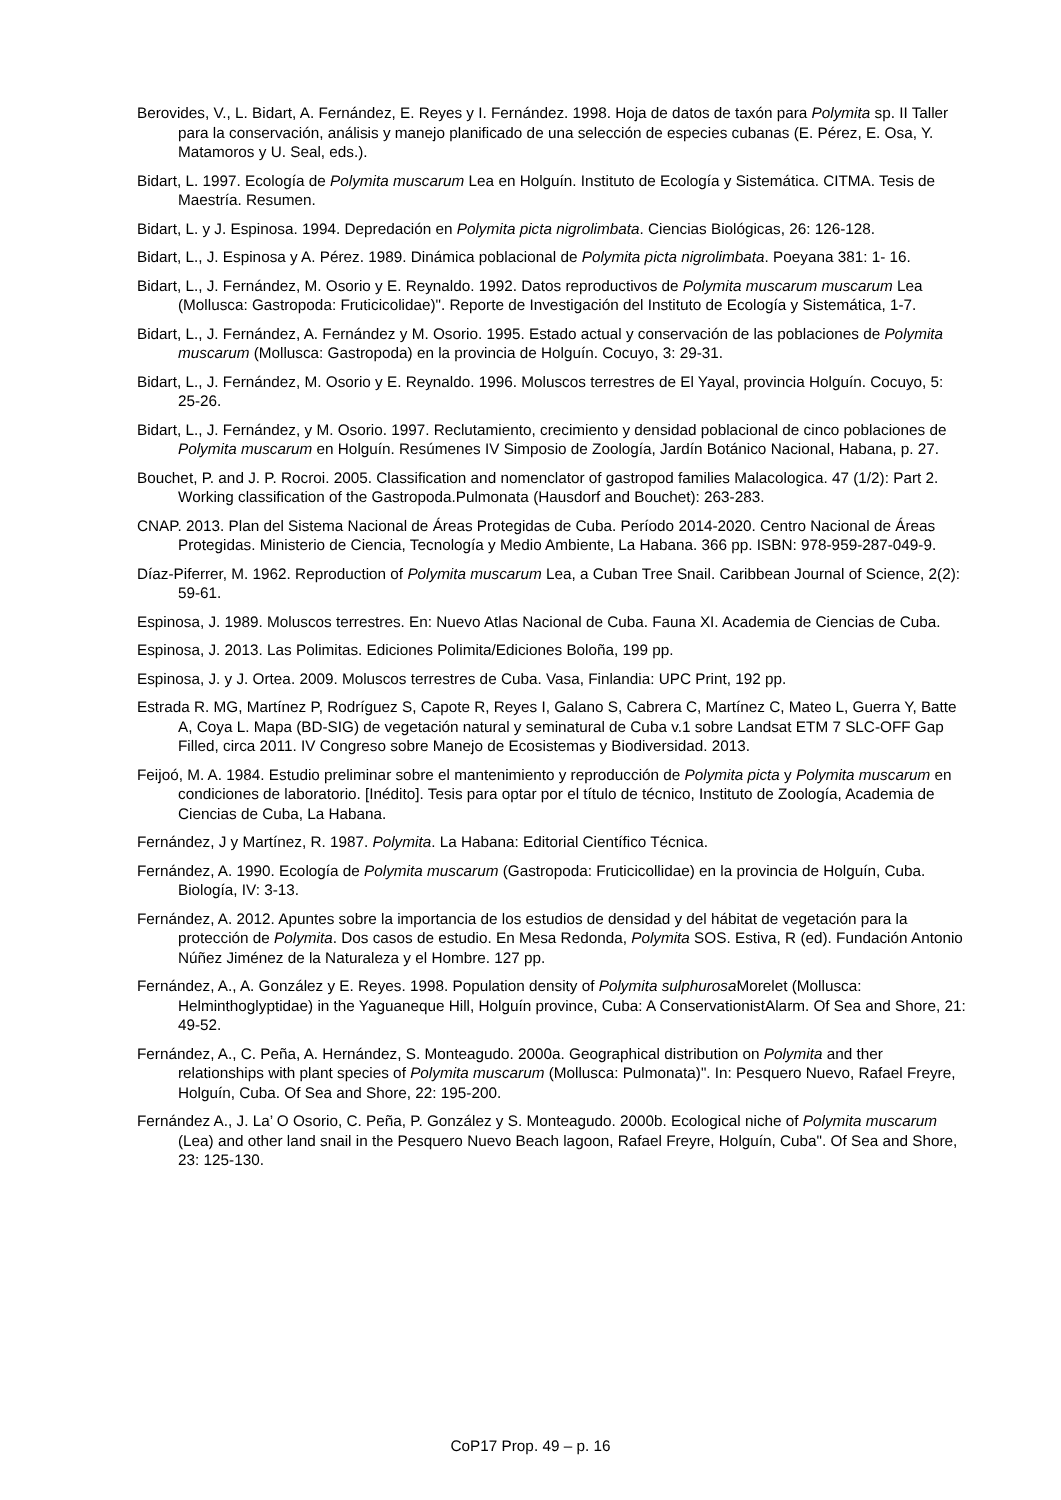Berovides, V., L. Bidart, A. Fernández, E. Reyes y I. Fernández. 1998. Hoja de datos de taxón para Polymita sp. II Taller para la conservación, análisis y manejo planificado de una selección de especies cubanas (E. Pérez, E. Osa, Y. Matamoros y U. Seal, eds.).
Bidart, L. 1997. Ecología de Polymita muscarum Lea en Holguín. Instituto de Ecología y Sistemática. CITMA. Tesis de Maestría. Resumen.
Bidart, L. y J. Espinosa. 1994. Depredación en Polymita picta nigrolimbata. Ciencias Biológicas, 26: 126-128.
Bidart, L., J. Espinosa y A. Pérez. 1989. Dinámica poblacional de Polymita picta nigrolimbata. Poeyana 381: 1- 16.
Bidart, L., J. Fernández, M. Osorio y E. Reynaldo. 1992. Datos reproductivos de Polymita muscarum muscarum Lea (Mollusca: Gastropoda: Fruticicolidae)". Reporte de Investigación del Instituto de Ecología y Sistemática, 1-7.
Bidart, L., J. Fernández, A. Fernández y M. Osorio. 1995. Estado actual y conservación de las poblaciones de Polymita muscarum (Mollusca: Gastropoda) en la provincia de Holguín. Cocuyo, 3: 29-31.
Bidart, L., J. Fernández, M. Osorio y E. Reynaldo. 1996. Moluscos terrestres de El Yayal, provincia Holguín. Cocuyo, 5: 25-26.
Bidart, L., J. Fernández, y M. Osorio. 1997. Reclutamiento, crecimiento y densidad poblacional de cinco poblaciones de Polymita muscarum en Holguín. Resúmenes IV Simposio de Zoología, Jardín Botánico Nacional, Habana, p. 27.
Bouchet, P. and J. P. Rocroi. 2005. Classification and nomenclator of gastropod families Malacologica. 47 (1/2): Part 2. Working classification of the Gastropoda.Pulmonata (Hausdorf and Bouchet): 263-283.
CNAP. 2013. Plan del Sistema Nacional de Áreas Protegidas de Cuba. Período 2014-2020. Centro Nacional de Áreas Protegidas. Ministerio de Ciencia, Tecnología y Medio Ambiente, La Habana. 366 pp. ISBN: 978-959-287-049-9.
Díaz-Piferrer, M. 1962. Reproduction of Polymita muscarum Lea, a Cuban Tree Snail. Caribbean Journal of Science, 2(2): 59-61.
Espinosa, J. 1989. Moluscos terrestres. En: Nuevo Atlas Nacional de Cuba. Fauna XI. Academia de Ciencias de Cuba.
Espinosa, J. 2013. Las Polimitas. Ediciones Polimita/Ediciones Boloña, 199 pp.
Espinosa, J. y J. Ortea. 2009. Moluscos terrestres de Cuba. Vasa, Finlandia: UPC Print, 192 pp.
Estrada R. MG, Martínez P, Rodríguez S, Capote R, Reyes I, Galano S, Cabrera C, Martínez C, Mateo L, Guerra Y, Batte A, Coya L. Mapa (BD-SIG) de vegetación natural y seminatural de Cuba v.1 sobre Landsat ETM 7 SLC-OFF Gap Filled, circa 2011. IV Congreso sobre Manejo de Ecosistemas y Biodiversidad. 2013.
Feijoó, M. A. 1984. Estudio preliminar sobre el mantenimiento y reproducción de Polymita picta y Polymita muscarum en condiciones de laboratorio. [Inédito]. Tesis para optar por el título de técnico, Instituto de Zoología, Academia de Ciencias de Cuba, La Habana.
Fernández, J y Martínez, R. 1987. Polymita. La Habana: Editorial Científico Técnica.
Fernández, A. 1990. Ecología de Polymita muscarum (Gastropoda: Fruticicollidae) en la provincia de Holguín, Cuba. Biología, IV: 3-13.
Fernández, A. 2012. Apuntes sobre la importancia de los estudios de densidad y del hábitat de vegetación para la protección de Polymita. Dos casos de estudio. En Mesa Redonda, Polymita SOS. Estiva, R (ed). Fundación Antonio Núñez Jiménez de la Naturaleza y el Hombre. 127 pp.
Fernández, A., A. González y E. Reyes. 1998. Population density of Polymita sulphurosa Morelet (Mollusca: Helminthoglyptidae) in the Yaguaneque Hill, Holguín province, Cuba: A ConservationistAlarm. Of Sea and Shore, 21: 49-52.
Fernández, A., C. Peña, A. Hernández, S. Monteagudo. 2000a. Geographical distribution on Polymita and ther relationships with plant species of Polymita muscarum (Mollusca: Pulmonata)". In: Pesquero Nuevo, Rafael Freyre, Holguín, Cuba. Of Sea and Shore, 22: 195-200.
Fernández A., J. La’ O Osorio, C. Peña, P. González y S. Monteagudo. 2000b. Ecological niche of Polymita muscarum (Lea) and other land snail in the Pesquero Nuevo Beach lagoon, Rafael Freyre, Holguín, Cuba". Of Sea and Shore, 23: 125-130.
CoP17 Prop. 49 – p. 16